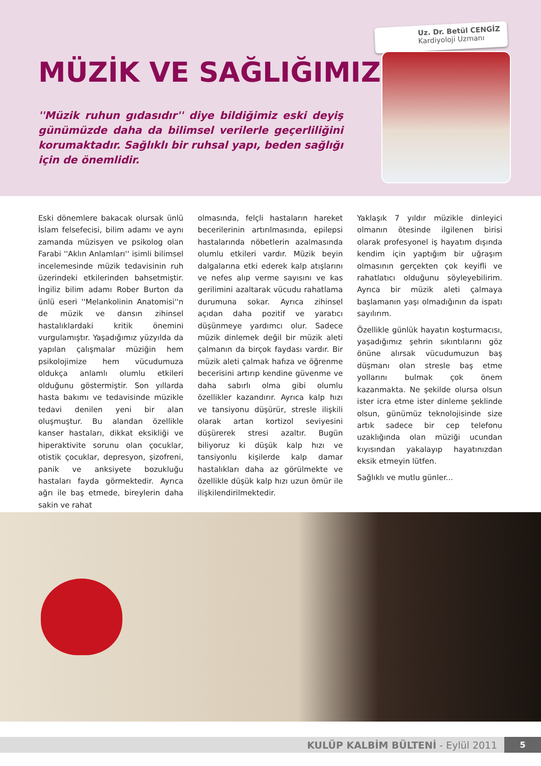MÜZİK VE SAĞLIĞIMIZ
''Müzik ruhun gıdasıdır'' diye bildiğimiz eski deyiş günümüzde daha da bilimsel verilerle geçerliliğini korumaktadır. Sağlıklı bir ruhsal yapı, beden sağlığı için de önemlidir.
Uz. Dr. Betül CENGİZ
Kardiyoloji Uzmanı
Eski dönemlere bakacak olursak ünlü İslam felsefecisi, bilim adamı ve aynı zamanda müzisyen ve psikolog olan Farabi ''Aklın Anlamları'' isimli bilimsel incelemesinde müzik tedavisinin ruh üzerindeki etkilerinden bahsetmiştir. İngiliz bilim adamı Rober Burton da ünlü eseri ''Melankolinin Anatomisi''n de müzik ve dansın zihinsel hastalıklardaki kritik önemini vurgulamıştır. Yaşadığımız yüzyılda da yapılan çalışmalar müziğin hem psikolojimize hem vücudumuza oldukça anlamlı olumlu etkileri olduğunu göstermiştir. Son yıllarda hasta bakımı ve tedavisinde müzikle tedavi denilen yeni bir alan oluşmuştur. Bu alandan özellikle kanser hastaları, dikkat eksikliği ve hiperaktivite sorunu olan çocuklar, otistik çocuklar, depresyon, şizofreni, panik ve anksiyete bozukluğu hastaları fayda görmektedir. Ayrıca ağrı ile baş etmede, bireylerin daha sakin ve rahat
olmasında, felçli hastaların hareket becerilerinin artırılmasında, epilepsi hastalarında nöbetlerin azalmasında olumlu etkileri vardır. Müzik beyin dalgalarına etki ederek kalp atışlarını ve nefes alıp verme sayısını ve kas gerilimini azaltarak vücudu rahatlama durumuna sokar. Ayrıca zihinsel açıdan daha pozitif ve yaratıcı düşünmeye yardımcı olur. Sadece müzik dinlemek değil bir müzik aleti çalmanın da birçok faydası vardır. Bir müzik aleti çalmak hafıza ve öğrenme becerisini artırıp kendine güvenme ve daha sabırlı olma gibi olumlu özellikler kazandırır. Ayrıca kalp hızı ve tansiyonu düşürür, stresle ilişkili olarak artan kortizol seviyesini düşürerek stresi azaltır. Bugün biliyoruz ki düşük kalp hızı ve tansiyonlu kişilerde kalp damar hastalıkları daha az görülmekte ve özellikle düşük kalp hızı uzun ömür ile ilişkilendirilmektedir.
Yaklaşık 7 yıldır müzikle dinleyici olmanın ötesinde ilgilenen birisi olarak profesyonel iş hayatım dışında kendim için yaptığım bir uğraşım olmasının gerçekten çok keyifli ve rahatlatıcı olduğunu söyleyebilirim. Ayrıca bir müzik aleti çalmaya başlamanın yaşı olmadığının da ispatı sayılırım.
Özellikle günlük hayatın koşturmacısı, yaşadığımız şehrin sıkıntılarını göz önüne alırsak vücudumuzun baş düşmanı olan stresle baş etme yollarını bulmak çok önem kazanmakta. Ne şekilde olursa olsun ister icra etme ister dinleme şeklinde olsun, günümüz teknolojisinde size artık sadece bir cep telefonu uzaklığında olan müziği ucundan kıyısından yakalayıp hayatınızdan eksik etmeyin lütfen.
Sağlıklı ve mutlu günler...
KULÜP KALBİM BÜLTENİ - Eylül 2011
5